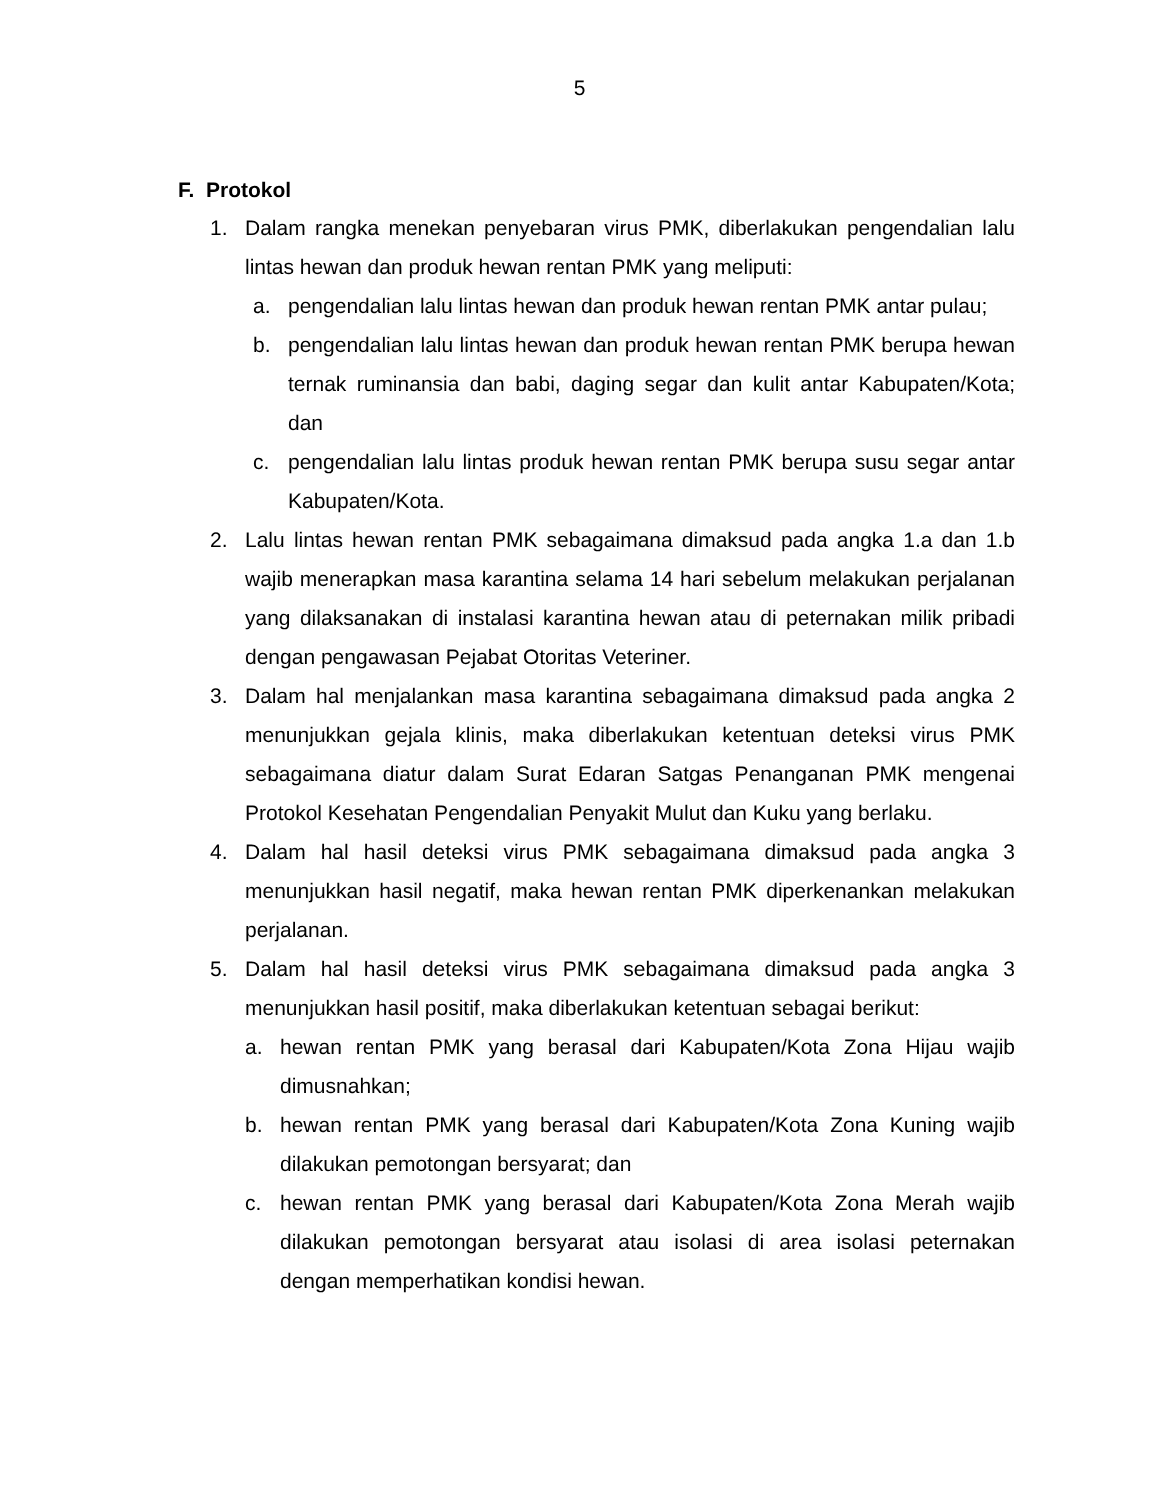5
F. Protokol
1. Dalam rangka menekan penyebaran virus PMK, diberlakukan pengendalian lalu lintas hewan dan produk hewan rentan PMK yang meliputi:
a. pengendalian lalu lintas hewan dan produk hewan rentan PMK antar pulau;
b. pengendalian lalu lintas hewan dan produk hewan rentan PMK berupa hewan ternak ruminansia dan babi, daging segar dan kulit antar Kabupaten/Kota; dan
c. pengendalian lalu lintas produk hewan rentan PMK berupa susu segar antar Kabupaten/Kota.
2. Lalu lintas hewan rentan PMK sebagaimana dimaksud pada angka 1.a dan 1.b wajib menerapkan masa karantina selama 14 hari sebelum melakukan perjalanan yang dilaksanakan di instalasi karantina hewan atau di peternakan milik pribadi dengan pengawasan Pejabat Otoritas Veteriner.
3. Dalam hal menjalankan masa karantina sebagaimana dimaksud pada angka 2 menunjukkan gejala klinis, maka diberlakukan ketentuan deteksi virus PMK sebagaimana diatur dalam Surat Edaran Satgas Penanganan PMK mengenai Protokol Kesehatan Pengendalian Penyakit Mulut dan Kuku yang berlaku.
4. Dalam hal hasil deteksi virus PMK sebagaimana dimaksud pada angka 3 menunjukkan hasil negatif, maka hewan rentan PMK diperkenankan melakukan perjalanan.
5. Dalam hal hasil deteksi virus PMK sebagaimana dimaksud pada angka 3 menunjukkan hasil positif, maka diberlakukan ketentuan sebagai berikut:
a. hewan rentan PMK yang berasal dari Kabupaten/Kota Zona Hijau wajib dimusnahkan;
b. hewan rentan PMK yang berasal dari Kabupaten/Kota Zona Kuning wajib dilakukan pemotongan bersyarat; dan
c. hewan rentan PMK yang berasal dari Kabupaten/Kota Zona Merah wajib dilakukan pemotongan bersyarat atau isolasi di area isolasi peternakan dengan memperhatikan kondisi hewan.